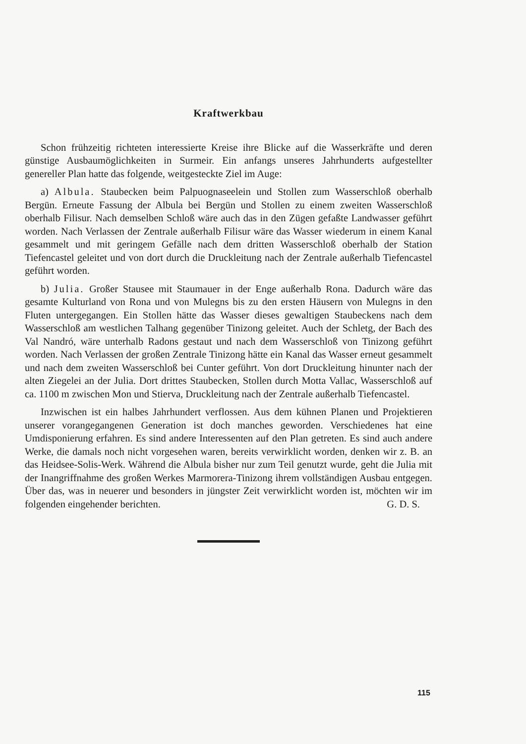Kraftwerkbau
Schon frühzeitig richteten interessierte Kreise ihre Blicke auf die Wasserkräfte und deren günstige Ausbaumöglichkeiten in Surmeir. Ein anfangs unseres Jahrhunderts aufgestellter genereller Plan hatte das folgende, weitgesteckte Ziel im Auge:
a) Albula. Staubecken beim Palpuognaseelein und Stollen zum Wasserschloß oberhalb Bergün. Erneute Fassung der Albula bei Bergün und Stollen zu einem zweiten Wasserschloß oberhalb Filisur. Nach demselben Schloß wäre auch das in den Zügen gefaßte Landwasser geführt worden. Nach Verlassen der Zentrale außerhalb Filisur wäre das Wasser wiederum in einem Kanal gesammelt und mit geringem Gefälle nach dem dritten Wasserschloß oberhalb der Station Tiefencastel geleitet und von dort durch die Druckleitung nach der Zentrale außerhalb Tiefencastel geführt worden.
b) Julia. Großer Stausee mit Staumauer in der Enge außerhalb Rona. Dadurch wäre das gesamte Kulturland von Rona und von Mulegns bis zu den ersten Häusern von Mulegns in den Fluten untergegangen. Ein Stollen hätte das Wasser dieses gewaltigen Staubeckens nach dem Wasserschloß am westlichen Talhang gegenüber Tinizong geleitet. Auch der Schletg, der Bach des Val Nandró, wäre unterhalb Radons gestaut und nach dem Wasserschloß von Tinizong geführt worden. Nach Verlassen der großen Zentrale Tinizong hätte ein Kanal das Wasser erneut gesammelt und nach dem zweiten Wasserschloß bei Cunter geführt. Von dort Druckleitung hinunter nach der alten Ziegelei an der Julia. Dort drittes Staubecken, Stollen durch Motta Vallac, Wasserschloß auf ca. 1100 m zwischen Mon und Stierva, Druckleitung nach der Zentrale außerhalb Tiefencastel.
Inzwischen ist ein halbes Jahrhundert verflossen. Aus dem kühnen Planen und Projektieren unserer vorangegangenen Generation ist doch manches geworden. Verschiedenes hat eine Umdisponierung erfahren. Es sind andere Interessenten auf den Plan getreten. Es sind auch andere Werke, die damals noch nicht vorgesehen waren, bereits verwirklicht worden, denken wir z. B. an das Heidsee-Solis-Werk. Während die Albula bisher nur zum Teil genutzt wurde, geht die Julia mit der Inangriffnahme des großen Werkes Marmorera-Tinizong ihrem vollständigen Ausbau entgegen. Über das, was in neuerer und besonders in jüngster Zeit verwirklicht worden ist, möchten wir im folgenden eingehender berichten. G. D. S.
115